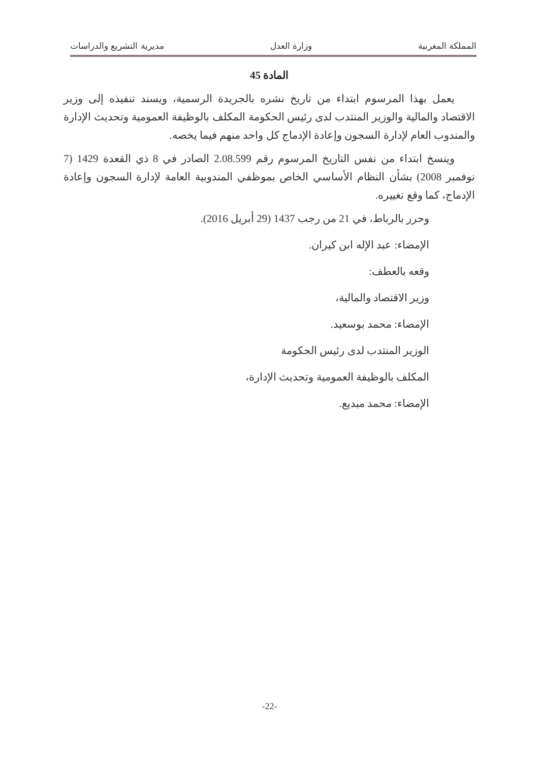المملكة المغربية وزارة العدل مديرية التشريع والدراسات
المادة 45
يعمل بهذا المرسوم ابتداء من تاريخ نشره بالجريدة الرسمية، ويسند تنفيذه إلى وزير الاقتصاد والمالية والوزير المنتدب لدى رئيس الحكومة المكلف بالوظيفة العمومية وتحديث الإدارة والمندوب العام لإدارة السجون وإعادة الإدماج كل واحد منهم فيما يخصه.
وينسخ ابتداء من نفس التاريخ المرسوم رقم 2.08.599 الصادر في 8 ذي القعدة 1429 (7 نوفمبر 2008) بشأن النظام الأساسي الخاص بموظفي المندوبية العامة لإدارة السجون وإعادة الإدماج، كما وقع تغييره.
وحرر بالرباط، في 21 من رجب 1437 (29 أبريل 2016).
الإمضاء: عبد الإله ابن كيران.
وقعه بالعطف:
وزير الاقتصاد والمالية،
الإمضاء: محمد بوسعيد.
الوزير المنتدب لدى رئيس الحكومة
المكلف بالوظيفة العمومية وتحديث الإدارة،
الإمضاء: محمد مبديع.
-22-